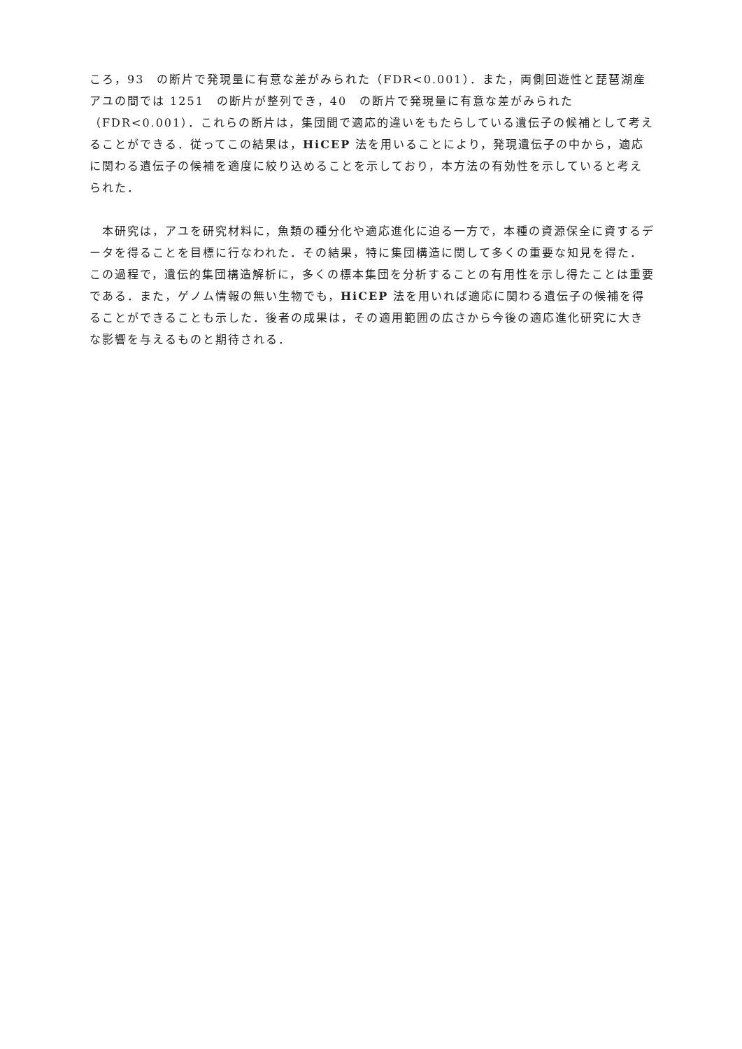ころ，93　の断片で発現量に有意な差がみられた（FDR<0.001）．また，両側回遊性と琵琶湖産アユの間では 1251　の断片が整列でき，40　の断片で発現量に有意な差がみられた（FDR<0.001）．これらの断片は，集団間で適応的違いをもたらしている遺伝子の候補として考えることができる．従ってこの結果は，HiCEP 法を用いることにより，発現遺伝子の中から，適応に関わる遺伝子の候補を適度に絞り込めることを示しており，本方法の有効性を示していると考えられた．
　本研究は，アユを研究材料に，魚類の種分化や適応進化に迫る一方で，本種の資源保全に資するデータを得ることを目標に行なわれた．その結果，特に集団構造に関して多くの重要な知見を得た．この過程で，遺伝的集団構造解析に，多くの標本集団を分析することの有用性を示し得たことは重要である．また，ゲノム情報の無い生物でも，HiCEP 法を用いれば適応に関わる遺伝子の候補を得ることができることも示した．後者の成果は，その適用範囲の広さから今後の適応進化研究に大きな影響を与えるものと期待される．